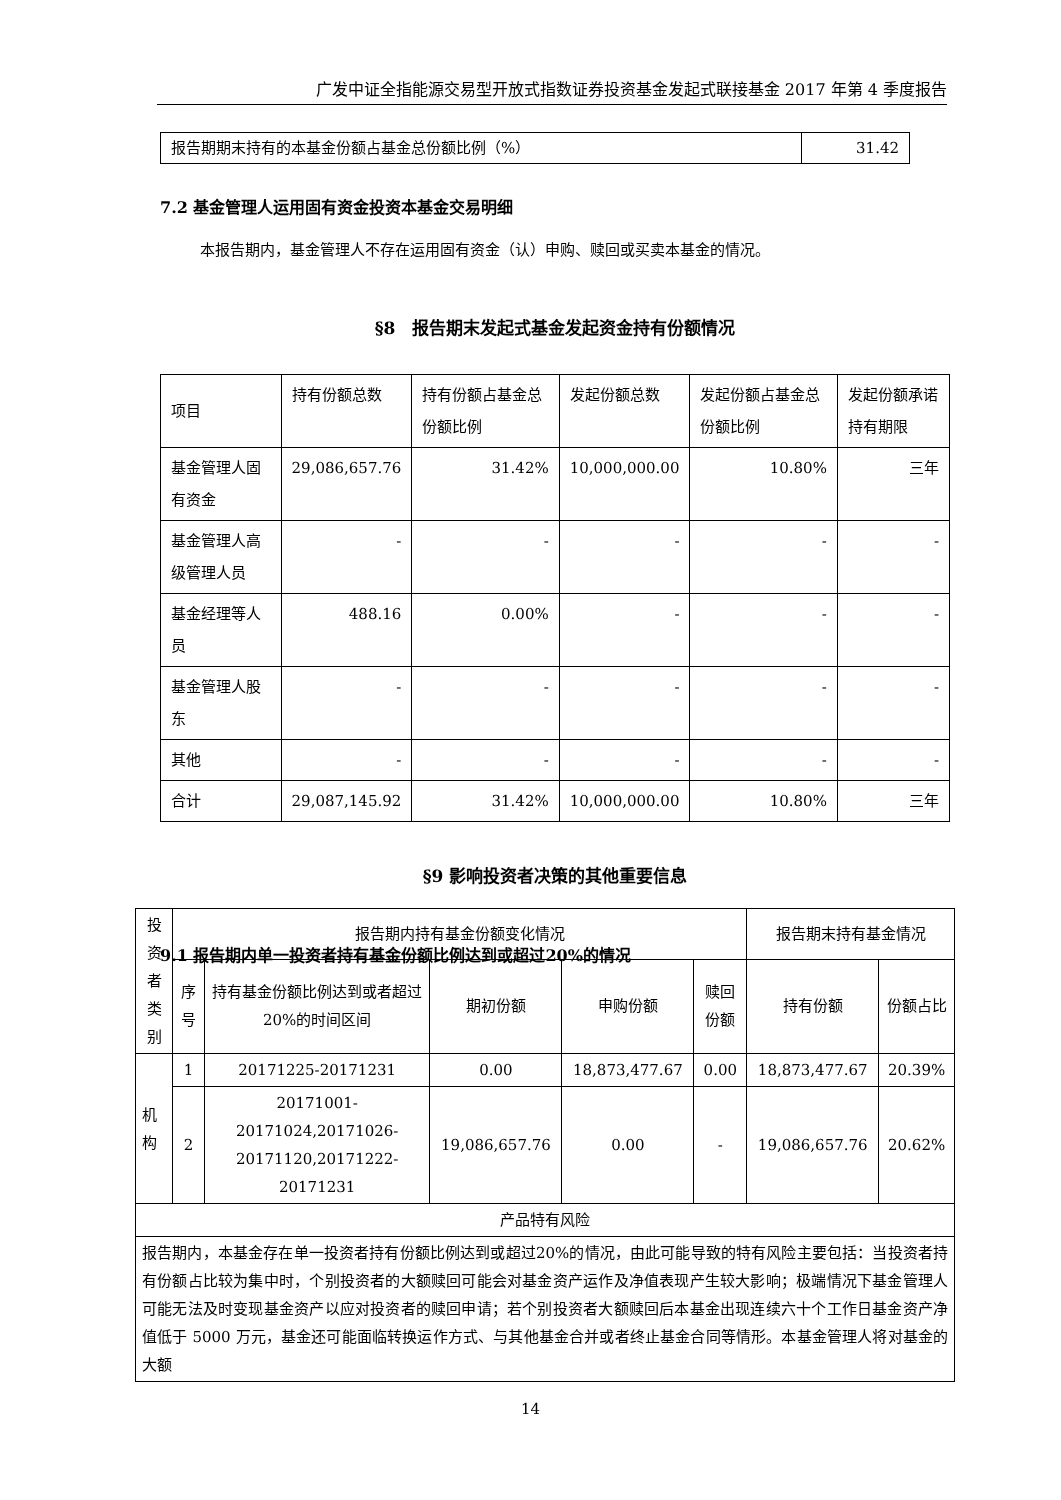广发中证全指能源交易型开放式指数证券投资基金发起式联接基金 2017 年第 4 季度报告
| 报告期期末持有的本基金份额占基金总份额比例（%） | 31.42 |
7.2 基金管理人运用固有资金投资本基金交易明细
本报告期内，基金管理人不存在运用固有资金（认）申购、赎回或买卖本基金的情况。
§8　报告期末发起式基金发起资金持有份额情况
| 项目 | 持有份额总数 | 持有份额占基金总份额比例 | 发起份额总数 | 发起份额占基金总份额比例 | 发起份额承诺持有期限 |
| 基金管理人固有资金 | 29,086,657.76 | 31.42% | 10,000,000.00 | 10.80% | 三年 |
| 基金管理人高级管理人员 | - | - | - | - | - |
| 基金经理等人员 | 488.16 | 0.00% | - | - | - |
| 基金管理人股东 | - | - | - | - | - |
| 其他 | - | - | - | - | - |
| 合计 | 29,087,145.92 | 31.42% | 10,000,000.00 | 10.80% | 三年 |
§9 影响投资者决策的其他重要信息
9.1 报告期内单一投资者持有基金份额比例达到或超过20%的情况
| 投资者类别 | 报告期内持有基金份额变化情况 | | | | | 报告期末持有基金情况 | |
| --- | --- | --- | --- | --- | --- | --- | --- |
| | 序号 | 持有基金份额比例达到或者超过20%的时间区间 | 期初份额 | 申购份额 | 赎回份额 | 持有份额 | 份额占比 |
| 机构 | 1 | 20171225-20171231 | 0.00 | 18,873,477.67 | 0.00 | 18,873,477.67 | 20.39% |
| | 2 | 20171001-20171024,20171026-20171120,20171222-20171231 | 19,086,657.76 | 0.00 | - | 19,086,657.76 | 20.62% |
| 产品特有风险 | | | | | | | |
| 报告期内，本基金存在单一投资者持有份额比例达到或超过20%的情况，由此可能导致的特有风险主要包括：当投资者持有份额占比较为集中时，个别投资者的大额赎回可能会对基金资产运作及净值表现产生较大影响；极端情况下基金管理人可能无法及时变现基金资产以应对投资者的赎回申请；若个别投资者大额赎回后本基金出现连续六十个工作日基金资产净值低于 5000 万元，基金还可能面临转换运作方式、与其他基金合并或者终止基金合同等情形。本基金管理人将对基金的大额 | | | | | | | |
14